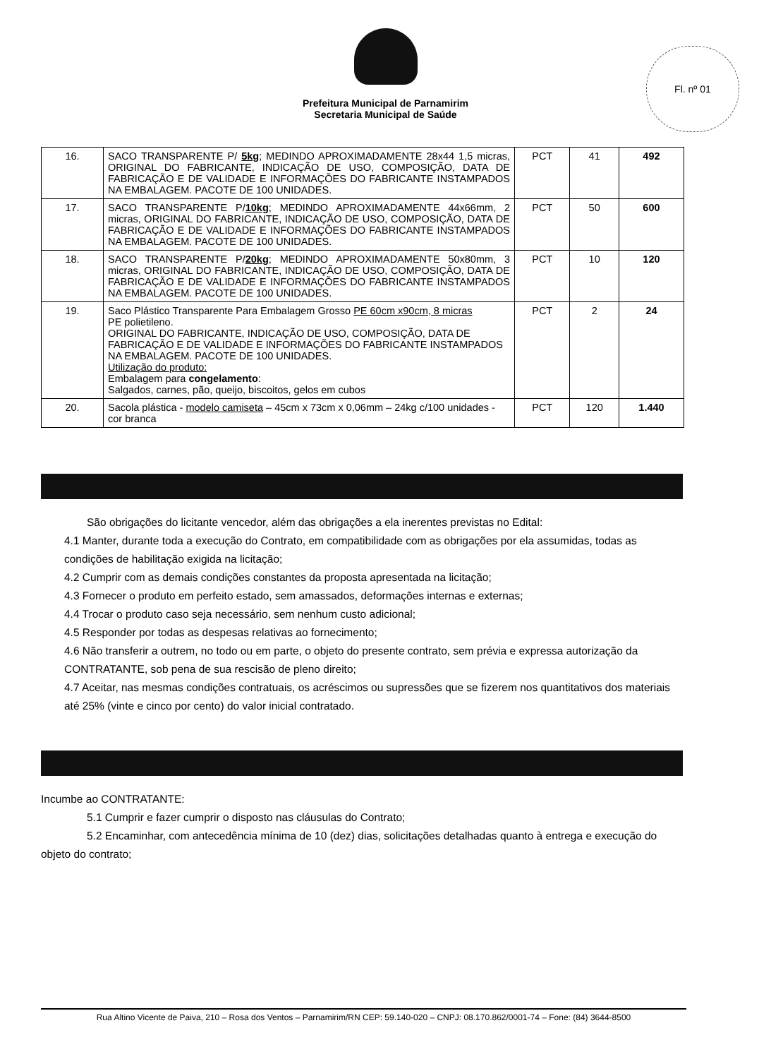Prefeitura Municipal de Parnamirim
Secretaria Municipal de Saúde
Fl. nº 01
| 16. | SACO TRANSPARENTE P/ 5kg ; MEDINDO APROXIMADAMENTE 28x44 1,5 micras, ORIGINAL DO FABRICANTE, INDICAÇÃO DE USO, COMPOSIÇÃO, DATA DE FABRICAÇÃO E DE VALIDADE E INFORMAÇÕES DO FABRICANTE INSTAMPADOS NA EMBALAGEM. PACOTE DE 100 UNIDADES. | PCT | 41 | 492 |
| 17. | SACO TRANSPARENTE P/ 10kg ; MEDINDO APROXIMADAMENTE 44x66mm, 2 micras, ORIGINAL DO FABRICANTE, INDICAÇÃO DE USO, COMPOSIÇÃO, DATA DE FABRICAÇÃO E DE VALIDADE E INFORMAÇÕES DO FABRICANTE INSTAMPADOS NA EMBALAGEM. PACOTE DE 100 UNIDADES. | PCT | 50 | 600 |
| 18. | SACO TRANSPARENTE P/ 20kg ; MEDINDO APROXIMADAMENTE 50x80mm, 3 micras, ORIGINAL DO FABRICANTE, INDICAÇÃO DE USO, COMPOSIÇÃO, DATA DE FABRICAÇÃO E DE VALIDADE E INFORMAÇÕES DO FABRICANTE INSTAMPADOS NA EMBALAGEM. PACOTE DE 100 UNIDADES. | PCT | 10 | 120 |
| 19. | Saco Plástico Transparente Para Embalagem Grosso PE 60cm x90cm, 8 micras PE polietileno. ORIGINAL DO FABRICANTE, INDICAÇÃO DE USO, COMPOSIÇÃO, DATA DE FABRICAÇÃO E DE VALIDADE E INFORMAÇÕES DO FABRICANTE INSTAMPADOS NA EMBALAGEM. PACOTE DE 100 UNIDADES. Utilização do produto: Embalagem para congelamento : Salgados, carnes, pão, queijo, biscoitos, gelos em cubos | PCT | 2 | 24 |
| 20. | Sacola plástica - modelo camiseta – 45cm x 73cm x 0,06mm – 24kg c/100 unidades - cor branca | PCT | 120 | 1.440 |
São obrigações do licitante vencedor, além das obrigações a ela inerentes previstas no Edital:
4.1 Manter, durante toda a execução do Contrato, em compatibilidade com as obrigações por ela assumidas, todas as condições de habilitação exigida na licitação;
4.2 Cumprir com as demais condições constantes da proposta apresentada na licitação;
4.3 Fornecer o produto em perfeito estado, sem amassados, deformações internas e externas;
4.4 Trocar o produto caso seja necessário, sem nenhum custo adicional;
4.5 Responder por todas as despesas relativas ao fornecimento;
4.6 Não transferir a outrem, no todo ou em parte, o objeto do presente contrato, sem prévia e expressa autorização da CONTRATANTE, sob pena de sua rescisão de pleno direito;
4.7 Aceitar, nas mesmas condições contratuais, os acréscimos ou supressões que se fizerem nos quantitativos dos materiais até 25% (vinte e cinco por cento) do valor inicial contratado.
Incumbe ao CONTRATANTE:
5.1 Cumprir e fazer cumprir o disposto nas cláusulas do Contrato;
5.2 Encaminhar, com antecedência mínima de 10 (dez) dias, solicitações detalhadas quanto à entrega e execução do objeto do contrato;
Rua Altino Vicente de Paiva, 210 – Rosa dos Ventos – Parnamirim/RN CEP: 59.140-020 – CNPJ: 08.170.862/0001-74 – Fone: (84) 3644-8500